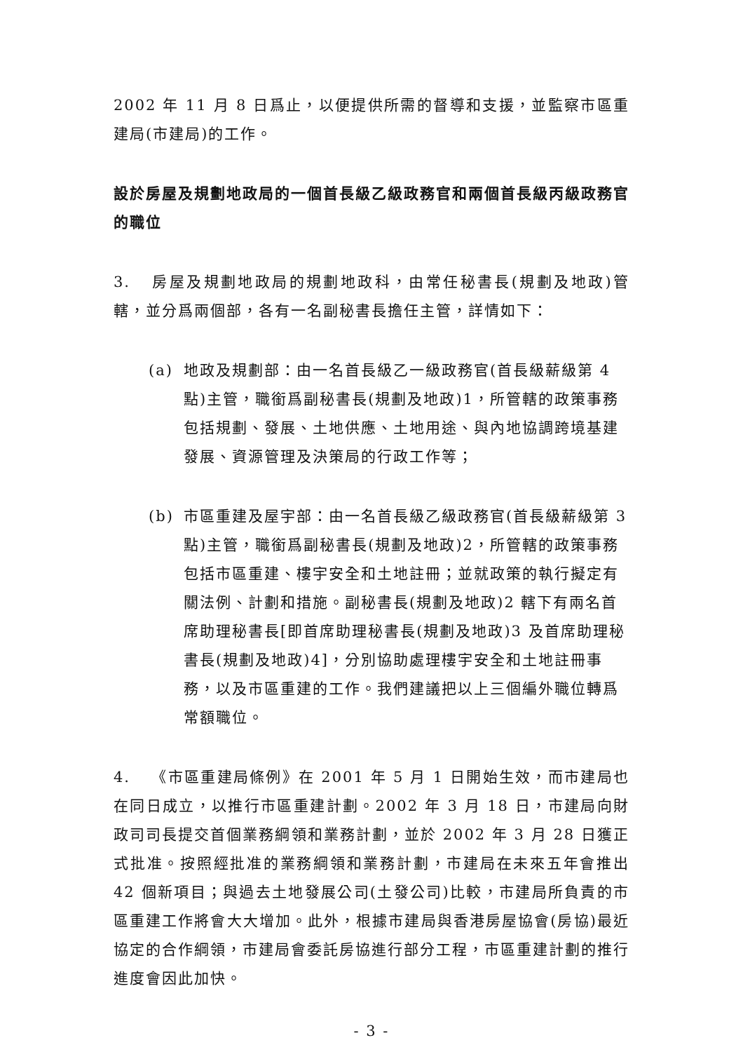2002 年 11 月 8 日爲止，以便提供所需的督導和支援，並監察市區重建局(市建局)的工作。
設於房屋及規劃地政局的一個首長級乙級政務官和兩個首長級丙級政務官的職位
3. 房屋及規劃地政局的規劃地政科，由常任秘書長(規劃及地政)管轄，並分爲兩個部，各有一名副秘書長擔任主管，詳情如下：
(a) 地政及規劃部：由一名首長級乙一級政務官(首長級薪級第 4 點)主管，職銜爲副秘書長(規劃及地政)1，所管轄的政策事務包括規劃、發展、土地供應、土地用途、與內地協調跨境基建發展、資源管理及決策局的行政工作等；
(b) 市區重建及屋宇部：由一名首長級乙級政務官(首長級薪級第 3 點)主管，職銜爲副秘書長(規劃及地政)2，所管轄的政策事務包括市區重建、樓宇安全和土地註冊；並就政策的執行擬定有關法例、計劃和措施。副秘書長(規劃及地政)2 轄下有兩名首席助理秘書長[即首席助理秘書長(規劃及地政)3 及首席助理秘書長(規劃及地政)4]，分別協助處理樓宇安全和土地註冊事務，以及市區重建的工作。我們建議把以上三個編外職位轉爲常額職位。
4. 《市區重建局條例》在 2001 年 5 月 1 日開始生效，而市建局也在同日成立，以推行市區重建計劃。2002 年 3 月 18 日，市建局向財政司司長提交首個業務綱領和業務計劃，並於 2002 年 3 月 28 日獲正式批准。按照經批准的業務綱領和業務計劃，市建局在未來五年會推出 42 個新項目；與過去土地發展公司(土發公司)比較，市建局所負責的市區重建工作將會大大增加。此外，根據市建局與香港房屋協會(房協)最近協定的合作綱領，市建局會委託房協進行部分工程，市區重建計劃的推行進度會因此加快。
- 3 -